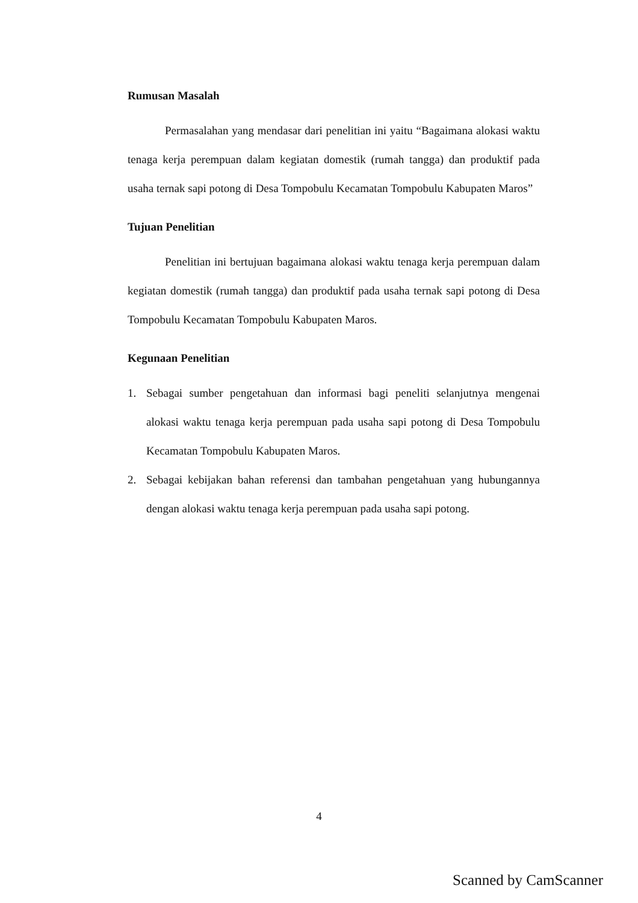Rumusan Masalah
Permasalahan yang mendasar dari penelitian ini yaitu “Bagaimana alokasi waktu tenaga kerja perempuan dalam kegiatan domestik (rumah tangga) dan produktif pada usaha ternak sapi potong di Desa Tompobulu Kecamatan Tompobulu Kabupaten Maros”
Tujuan Penelitian
Penelitian ini bertujuan bagaimana alokasi waktu tenaga kerja perempuan dalam kegiatan domestik (rumah tangga) dan produktif pada usaha ternak sapi potong di Desa Tompobulu Kecamatan Tompobulu Kabupaten Maros.
Kegunaan Penelitian
1. Sebagai sumber pengetahuan dan informasi bagi peneliti selanjutnya mengenai alokasi waktu tenaga kerja perempuan pada usaha sapi potong di Desa Tompobulu Kecamatan Tompobulu Kabupaten Maros.
2. Sebagai kebijakan bahan referensi dan tambahan pengetahuan yang hubungannya dengan alokasi waktu tenaga kerja perempuan pada usaha sapi potong.
4
Scanned by CamScanner